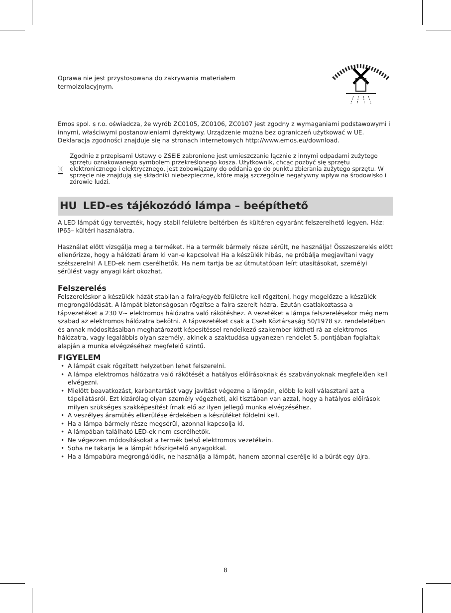Oprawa nie jest przystosowana do zakrywania materiałem termoizolacyjnym.
Emos spol. s r.o. oświadcza, że wyrób ZC0105, ZC0106, ZC0107 jest zgodny z wymaganiami podstawowymi i innymi, właściwymi postanowieniami dyrektywy. Urządzenie można bez ograniczeń użytkować w UE. Deklaracja zgodności znajduje się na stronach internetowych http://www.emos.eu/download.
Zgodnie z przepisami Ustawy o ZSEiE zabronione jest umieszczanie łącznie z innymi odpadami zużytego sprzętu oznakowanego symbolem przekreślonego kosza. Użytkownik, chcąc pozbyć się sprzętu elektronicznego i elektrycznego, jest zobowiązany do oddania go do punktu zbierania zużytego sprzętu. W sprzęcie nie znajdują się składniki niebezpieczne, które mają szczególnie negatywny wpływ na środowisko i zdrowie ludzi.
HU LED-es tájékozódó lámpa – beépíthető
A LED lámpát úgy tervezték, hogy stabil felületre beltérben és kültéren egyaránt felszerelhető legyen. Ház: IP65– kültéri használatra.
Használat előtt vizsgálja meg a terméket. Ha a termék bármely része sérült, ne használja! Összeszerelés előtt ellenőrizze, hogy a hálózati áram ki van-e kapcsolva! Ha a készülék hibás, ne próbálja megjavítani vagy szétszerelni! A LED-ek nem cserélhetők. Ha nem tartja be az útmutatóban leírt utasításokat, személyi sérülést vagy anyagi kárt okozhat.
Felszerelés
Felszereléskor a készülék házát stabilan a falra/egyéb felületre kell rögzíteni, hogy megelőzze a készülék megrongálódását. A lámpát biztonságosan rögzítse a falra szerelt házra. Ezután csatlakoztassa a tápvezetéket a 230 V~ elektromos hálózatra való rákötéshez. A vezetéket a lámpa felszerelésekor még nem szabad az elektromos hálózatra bekötni. A tápvezetéket csak a Cseh Köztársaság 50/1978 sz. rendeletében és annak módosításaiban meghatározott képesítéssel rendelkező szakember kötheti rá az elektromos hálózatra, vagy legalábbis olyan személy, akinek a szaktudása ugyanezen rendelet 5. pontjában foglaltak alapján a munka elvégzéséhez megfelelő szintű.
FIGYELEM
• A lámpát csak rögzített helyzetben lehet felszerelni.
• A lámpa elektromos hálózatra való rákötését a hatályos előírásoknak és szabványoknak megfelelően kell elvégezni.
• Mielőtt beavatkozást, karbantartást vagy javítást végezne a lámpán, előbb le kell választani azt a tápellátásról. Ezt kizárólag olyan személy végezheti, aki tisztában van azzal, hogy a hatályos előírások milyen szükséges szakképesítést írnak elő az ilyen jellegű munka elvégzéséhez.
• A veszélyes áramütés elkerülése érdekében a készüléket földelni kell.
• Ha a lámpa bármely része megsérül, azonnal kapcsolja ki.
• A lámpában található LED-ek nem cserélhetők.
• Ne végezzen módosításokat a termék belső elektromos vezetékein.
• Soha ne takarja le a lámpát hőszigetelő anyagokkal.
• Ha a lámpabúra megrongálódik, ne használja a lámpát, hanem azonnal cserélje ki a búrát egy újra.
8